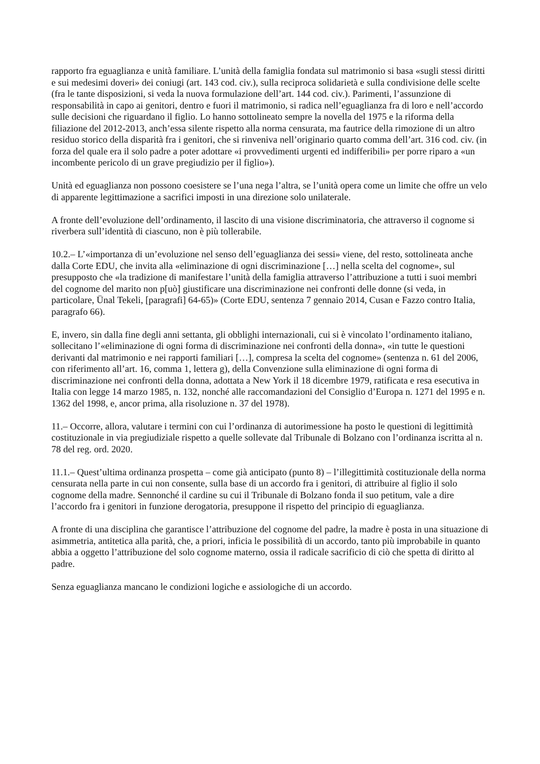rapporto fra eguaglianza e unità familiare. L’unità della famiglia fondata sul matrimonio si basa «sugli stessi diritti e sui medesimi doveri» dei coniugi (art. 143 cod. civ.), sulla reciproca solidarietà e sulla condivisione delle scelte (fra le tante disposizioni, si veda la nuova formulazione dell’art. 144 cod. civ.). Parimenti, l’assunzione di responsabilità in capo ai genitori, dentro e fuori il matrimonio, si radica nell’eguaglianza fra di loro e nell’accordo sulle decisioni che riguardano il figlio. Lo hanno sottolineato sempre la novella del 1975 e la riforma della filiazione del 2012-2013, anch’essa silente rispetto alla norma censurata, ma fautrice della rimozione di un altro residuo storico della disparità fra i genitori, che si rinveniva nell’originario quarto comma dell’art. 316 cod. civ. (in forza del quale era il solo padre a poter adottare «i provvedimenti urgenti ed indifferibili» per porre riparo a «un incombente pericolo di un grave pregiudizio per il figlio»).
Unità ed eguaglianza non possono coesistere se l’una nega l’altra, se l’unità opera come un limite che offre un velo di apparente legittimazione a sacrifici imposti in una direzione solo unilaterale.
A fronte dell’evoluzione dell’ordinamento, il lascito di una visione discriminatoria, che attraverso il cognome si riverbera sull’identità di ciascuno, non è più tollerabile.
10.2.– L’«importanza di un’evoluzione nel senso dell’eguaglianza dei sessi» viene, del resto, sottolineata anche dalla Corte EDU, che invita alla «eliminazione di ogni discriminazione […] nella scelta del cognome», sul presupposto che «la tradizione di manifestare l’unità della famiglia attraverso l’attribuzione a tutti i suoi membri del cognome del marito non p[uò] giustificare una discriminazione nei confronti delle donne (si veda, in particolare, Ünal Tekeli, [paragrafi] 64-65)» (Corte EDU, sentenza 7 gennaio 2014, Cusan e Fazzo contro Italia, paragrafo 66).
E, invero, sin dalla fine degli anni settanta, gli obblighi internazionali, cui si è vincolato l’ordinamento italiano, sollecitano l’«eliminazione di ogni forma di discriminazione nei confronti della donna», «in tutte le questioni derivanti dal matrimonio e nei rapporti familiari […], compresa la scelta del cognome» (sentenza n. 61 del 2006, con riferimento all’art. 16, comma 1, lettera g), della Convenzione sulla eliminazione di ogni forma di discriminazione nei confronti della donna, adottata a New York il 18 dicembre 1979, ratificata e resa esecutiva in Italia con legge 14 marzo 1985, n. 132, nonché alle raccomandazioni del Consiglio d’Europa n. 1271 del 1995 e n. 1362 del 1998, e, ancor prima, alla risoluzione n. 37 del 1978).
11.– Occorre, allora, valutare i termini con cui l’ordinanza di autorimessione ha posto le questioni di legittimità costituzionale in via pregiudiziale rispetto a quelle sollevate dal Tribunale di Bolzano con l’ordinanza iscritta al n. 78 del reg. ord. 2020.
11.1.– Quest’ultima ordinanza prospetta – come già anticipato (punto 8) – l’illegittimità costituzionale della norma censurata nella parte in cui non consente, sulla base di un accordo fra i genitori, di attribuire al figlio il solo cognome della madre. Sennonché il cardine su cui il Tribunale di Bolzano fonda il suo petitum, vale a dire l’accordo fra i genitori in funzione derogatoria, presuppone il rispetto del principio di eguaglianza.
A fronte di una disciplina che garantisce l’attribuzione del cognome del padre, la madre è posta in una situazione di asimmetria, antitetica alla parità, che, a priori, inficia le possibilità di un accordo, tanto più improbabile in quanto abbia a oggetto l’attribuzione del solo cognome materno, ossia il radicale sacrificio di ciò che spetta di diritto al padre.
Senza eguaglianza mancano le condizioni logiche e assiologiche di un accordo.